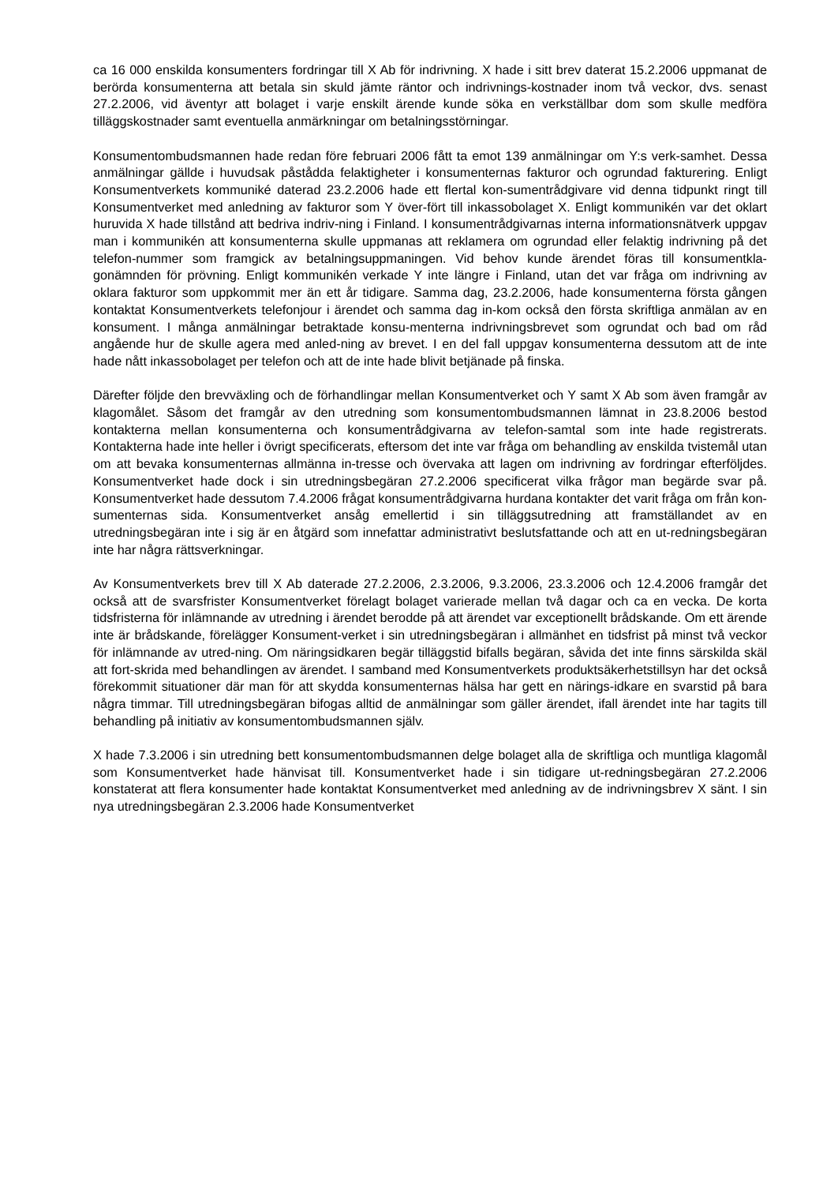ca 16 000 enskilda konsumenters fordringar till X Ab för indrivning. X hade i sitt brev daterat 15.2.2006 uppmanat de berörda konsumenterna att betala sin skuld jämte räntor och indrivnings-kostnader inom två veckor, dvs. senast 27.2.2006, vid äventyr att bolaget i varje enskilt ärende kunde söka en verkställbar dom som skulle medföra tilläggskostnader samt eventuella anmärkningar om betalningsstörningar.
Konsumentombudsmannen hade redan före februari 2006 fått ta emot 139 anmälningar om Y:s verk-samhet. Dessa anmälningar gällde i huvudsak påstådda felaktigheter i konsumenternas fakturor och ogrundad fakturering. Enligt Konsumentverkets kommuniké daterad 23.2.2006 hade ett flertal kon-sumentrådgivare vid denna tidpunkt ringt till Konsumentverket med anledning av fakturor som Y över-fört till inkassobolaget X. Enligt kommunikén var det oklart huruvida X hade tillstånd att bedriva indriv-ning i Finland. I konsumentrådgivarnas interna informationsnätverk uppgav man i kommunikén att konsumenterna skulle uppmanas att reklamera om ogrundad eller felaktig indrivning på det telefon-nummer som framgick av betalningsuppmaningen. Vid behov kunde ärendet föras till konsumentkla-gonämnden för prövning. Enligt kommunikén verkade Y inte längre i Finland, utan det var fråga om indrivning av oklara fakturor som uppkommit mer än ett år tidigare. Samma dag, 23.2.2006, hade konsumenterna första gången kontaktat Konsumentverkets telefonjour i ärendet och samma dag in-kom också den första skriftliga anmälan av en konsument. I många anmälningar betraktade konsu-menterna indrivningsbrevet som ogrundat och bad om råd angående hur de skulle agera med anled-ning av brevet. I en del fall uppgav konsumenterna dessutom att de inte hade nått inkassobolaget per telefon och att de inte hade blivit betjänade på finska.
Därefter följde den brevväxling och de förhandlingar mellan Konsumentverket och Y samt X Ab som även framgår av klagomålet. Såsom det framgår av den utredning som konsumentombudsmannen lämnat in 23.8.2006 bestod kontakterna mellan konsumenterna och konsumentrådgivarna av telefon-samtal som inte hade registrerats. Kontakterna hade inte heller i övrigt specificerats, eftersom det inte var fråga om behandling av enskilda tvistemål utan om att bevaka konsumenternas allmänna in-tresse och övervaka att lagen om indrivning av fordringar efterföljdes. Konsumentverket hade dock i sin utredningsbegäran 27.2.2006 specificerat vilka frågor man begärde svar på. Konsumentverket hade dessutom 7.4.2006 frågat konsumentrådgivarna hurdana kontakter det varit fråga om från kon-sumenternas sida. Konsumentverket ansåg emellertid i sin tilläggsutredning att framställandet av en utredningsbegäran inte i sig är en åtgärd som innefattar administrativt beslutsfattande och att en ut-redningsbegäran inte har några rättsverkningar.
Av Konsumentverkets brev till X Ab daterade 27.2.2006, 2.3.2006, 9.3.2006, 23.3.2006 och 12.4.2006 framgår det också att de svarsfrister Konsumentverket förelagt bolaget varierade mellan två dagar och ca en vecka. De korta tidsfristerna för inlämnande av utredning i ärendet berodde på att ärendet var exceptionellt brådskande. Om ett ärende inte är brådskande, förelägger Konsument-verket i sin utredningsbegäran i allmänhet en tidsfrist på minst två veckor för inlämnande av utred-ning. Om näringsidkaren begär tilläggstid bifalls begäran, såvida det inte finns särskilda skäl att fort-skrida med behandlingen av ärendet. I samband med Konsumentverkets produktsäkerhetstillsyn har det också förekommit situationer där man för att skydda konsumenternas hälsa har gett en närings-idkare en svarstid på bara några timmar. Till utredningsbegäran bifogas alltid de anmälningar som gäller ärendet, ifall ärendet inte har tagits till behandling på initiativ av konsumentombudsmannen själv.
X hade 7.3.2006 i sin utredning bett konsumentombudsmannen delge bolaget alla de skriftliga och muntliga klagomål som Konsumentverket hade hänvisat till. Konsumentverket hade i sin tidigare ut-redningsbegäran 27.2.2006 konstaterat att flera konsumenter hade kontaktat Konsumentverket med anledning av de indrivningsbrev X sänt. I sin nya utredningsbegäran 2.3.2006 hade Konsumentverket